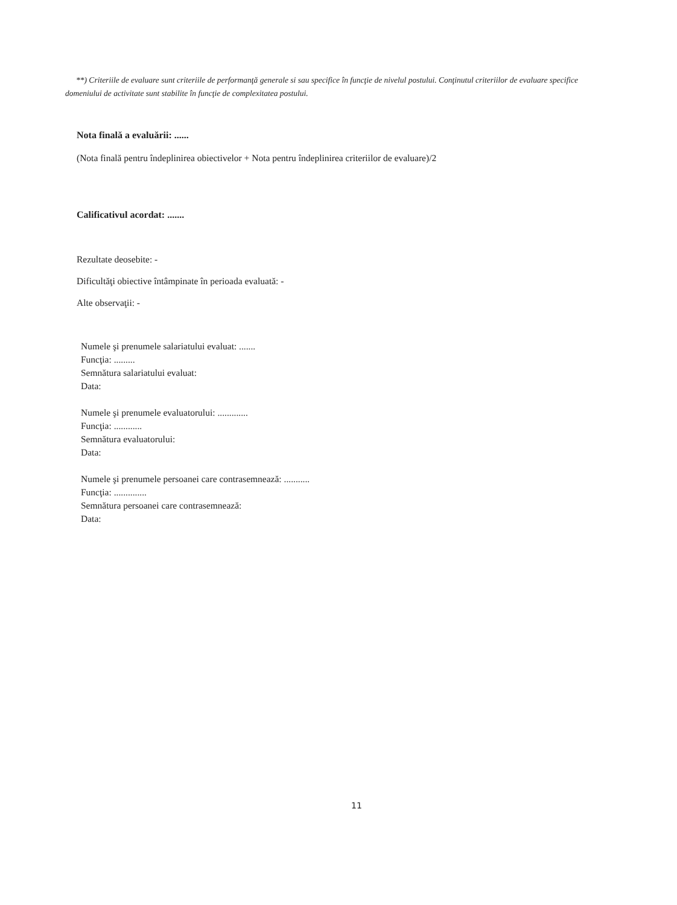**) Criteriile de evaluare sunt criteriile de performanţă generale si sau specifice în funcţie de nivelul postului. Conţinutul criteriilor de evaluare specifice domeniului de activitate sunt stabilite în funcţie de complexitatea postului.
Nota finală a evaluării: ......
(Nota finală pentru îndeplinirea obiectivelor + Nota pentru îndeplinirea criteriilor de evaluare)/2
Calificativul acordat: .......
Rezultate deosebite: -
Dificultăţi obiective întâmpinate în perioada evaluată: -
Alte observaţii: -
Numele şi prenumele salariatului evaluat: .......
Funcţia: .........
Semnătura salariatului evaluat:
Data:
Numele şi prenumele evaluatorului: .............
Funcţia: ............
Semnătura evaluatorului:
Data:
Numele şi prenumele persoanei care contrasemnează: ...........
Funcţia: ..............
Semnătura persoanei care contrasemnează:
Data:
11